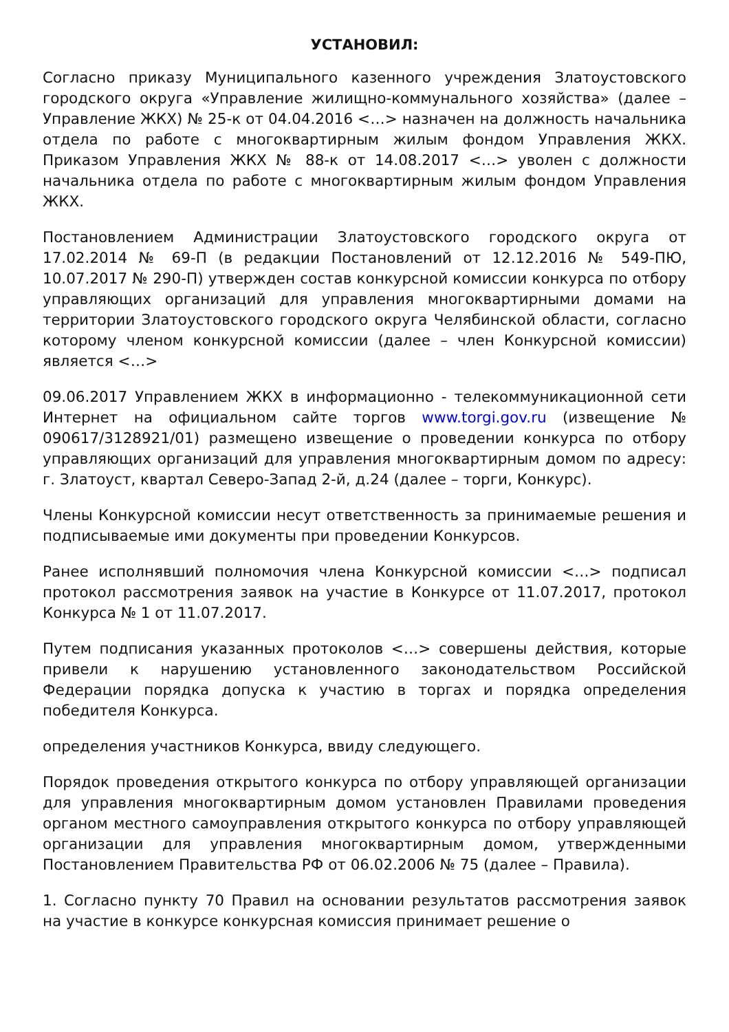УСТАНОВИЛ:
Согласно приказу Муниципального казенного учреждения Златоустовского городского округа «Управление жилищно-коммунального хозяйства» (далее – Управление ЖКХ) № 25-к от 04.04.2016 <…> назначен на должность начальника отдела по работе с многоквартирным жилым фондом Управления ЖКХ. Приказом Управления ЖКХ № 88-к от 14.08.2017 <…> уволен с должности начальника отдела по работе с многоквартирным жилым фондом Управления ЖКХ.
Постановлением Администрации Златоустовского городского округа от 17.02.2014 № 69-П (в редакции Постановлений от 12.12.2016 № 549-ПЮ, 10.07.2017 № 290-П) утвержден состав конкурсной комиссии конкурса по отбору управляющих организаций для управления многоквартирными домами на территории Златоустовского городского округа Челябинской области, согласно которому членом конкурсной комиссии (далее – член Конкурсной комиссии) является <…>
09.06.2017 Управлением ЖКХ в информационно - телекоммуникационной сети Интернет на официальном сайте торгов www.torgi.gov.ru (извещение № 090617/3128921/01) размещено извещение о проведении конкурса по отбору управляющих организаций для управления многоквартирным домом по адресу: г. Златоуст, квартал Северо-Запад 2-й, д.24 (далее – торги, Конкурс).
Члены Конкурсной комиссии несут ответственность за принимаемые решения и подписываемые ими документы при проведении Конкурсов.
Ранее исполнявший полномочия члена Конкурсной комиссии <…> подписал протокол рассмотрения заявок на участие в Конкурсе от 11.07.2017, протокол Конкурса № 1 от 11.07.2017.
Путем подписания указанных протоколов <…> совершены действия, которые привели к нарушению установленного законодательством Российской Федерации порядка допуска к участию в торгах и порядка определения победителя Конкурса.
определения участников Конкурса, ввиду следующего.
Порядок проведения открытого конкурса по отбору управляющей организации для управления многоквартирным домом установлен Правилами проведения органом местного самоуправления открытого конкурса по отбору управляющей организации для управления многоквартирным домом, утвержденными Постановлением Правительства РФ от 06.02.2006 № 75 (далее – Правила).
1. Согласно пункту 70 Правил на основании результатов рассмотрения заявок на участие в конкурсе конкурсная комиссия принимает решение о